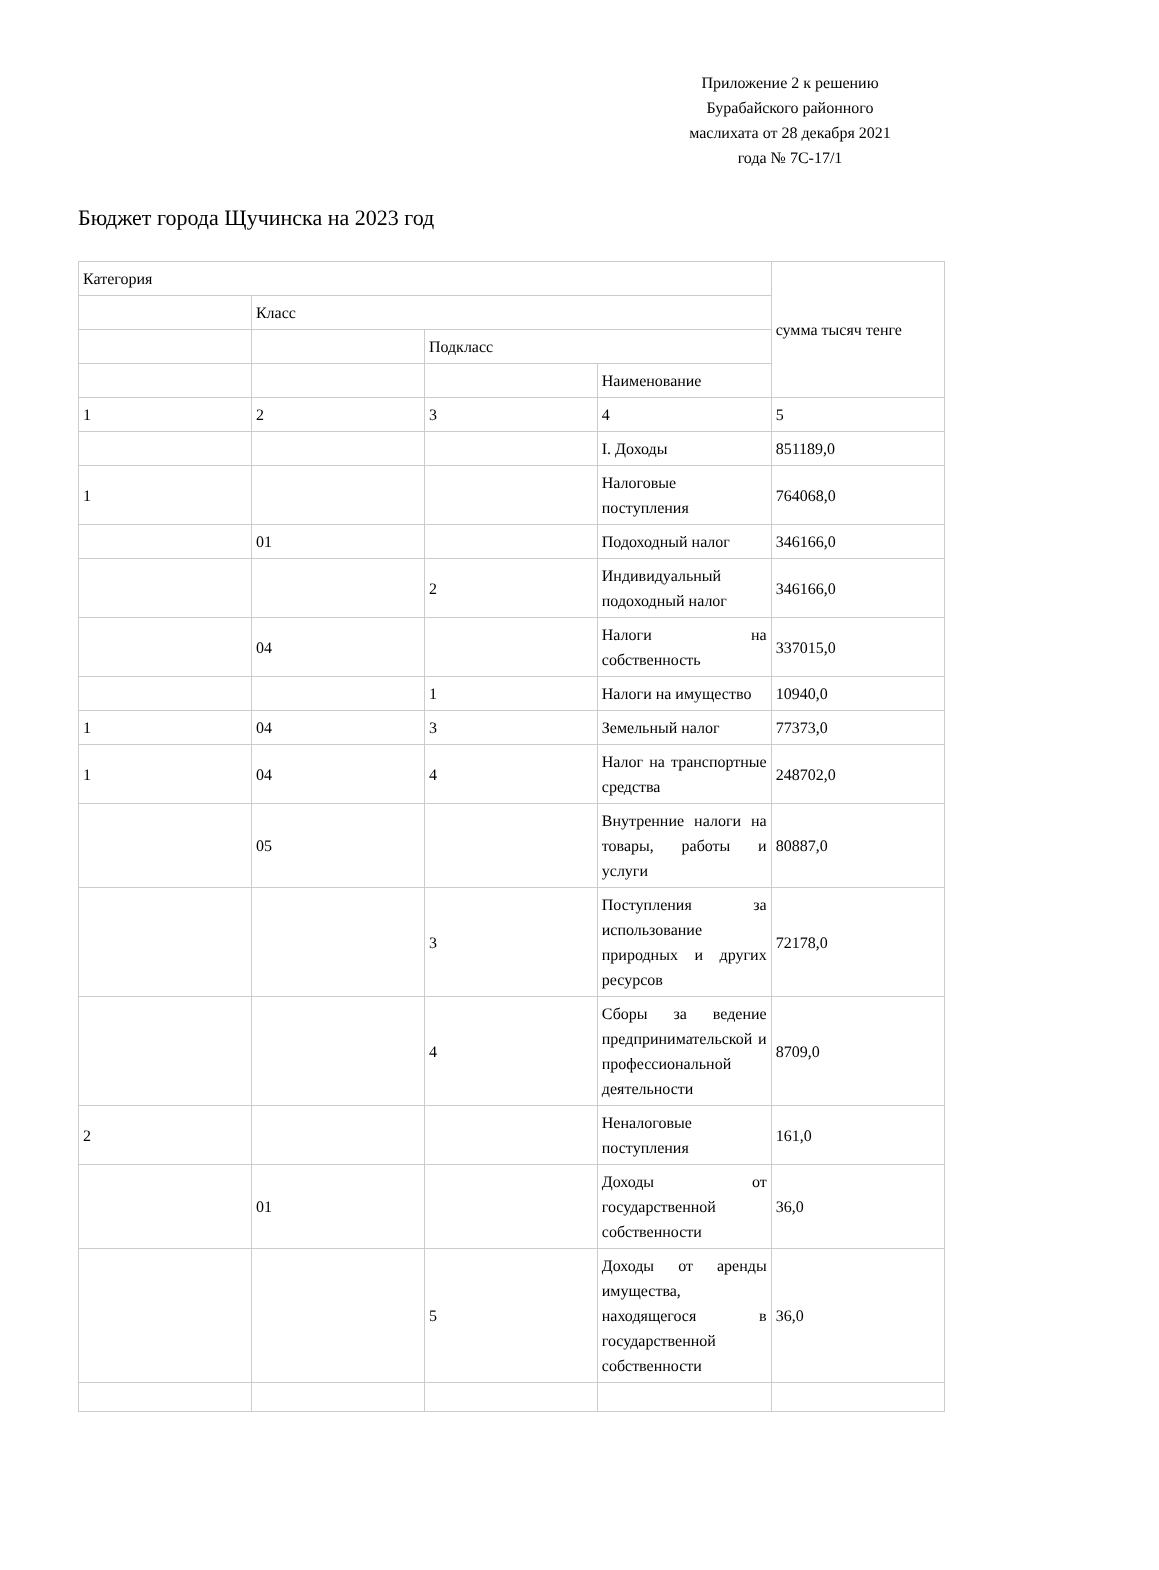Приложение 2 к решению Бурабайского районного маслихата от 28 декабря 2021 года № 7С-17/1
Бюджет города Щучинска на 2023 год
| Категория | | | | сумма тысяч тенге |
| | Класс | | | |
| | | Подкласс | | |
| | | | Наименование | |
| 1 | 2 | 3 | 4 | 5 |
| | | | I. Доходы | 851189,0 |
| 1 | | | Налоговые поступления | 764068,0 |
| | 01 | | Подоходный налог | 346166,0 |
| | | 2 | Индивидуальный подоходный налог | 346166,0 |
| | 04 | | Налоги на собственность | 337015,0 |
| | | 1 | Налоги на имущество | 10940,0 |
| 1 | 04 | 3 | Земельный налог | 77373,0 |
| 1 | 04 | 4 | Налог на транспортные средства | 248702,0 |
| | 05 | | Внутренние налоги на товары, работы и услуги | 80887,0 |
| | | 3 | Поступления за использование природных и других ресурсов | 72178,0 |
| | | 4 | Сборы за ведение предпринимательской и профессиональной деятельности | 8709,0 |
| 2 | | | Неналоговые поступления | 161,0 |
| | 01 | | Доходы от государственной собственности | 36,0 |
| | | 5 | Доходы от аренды имущества, находящегося в государственной собственности | 36,0 |